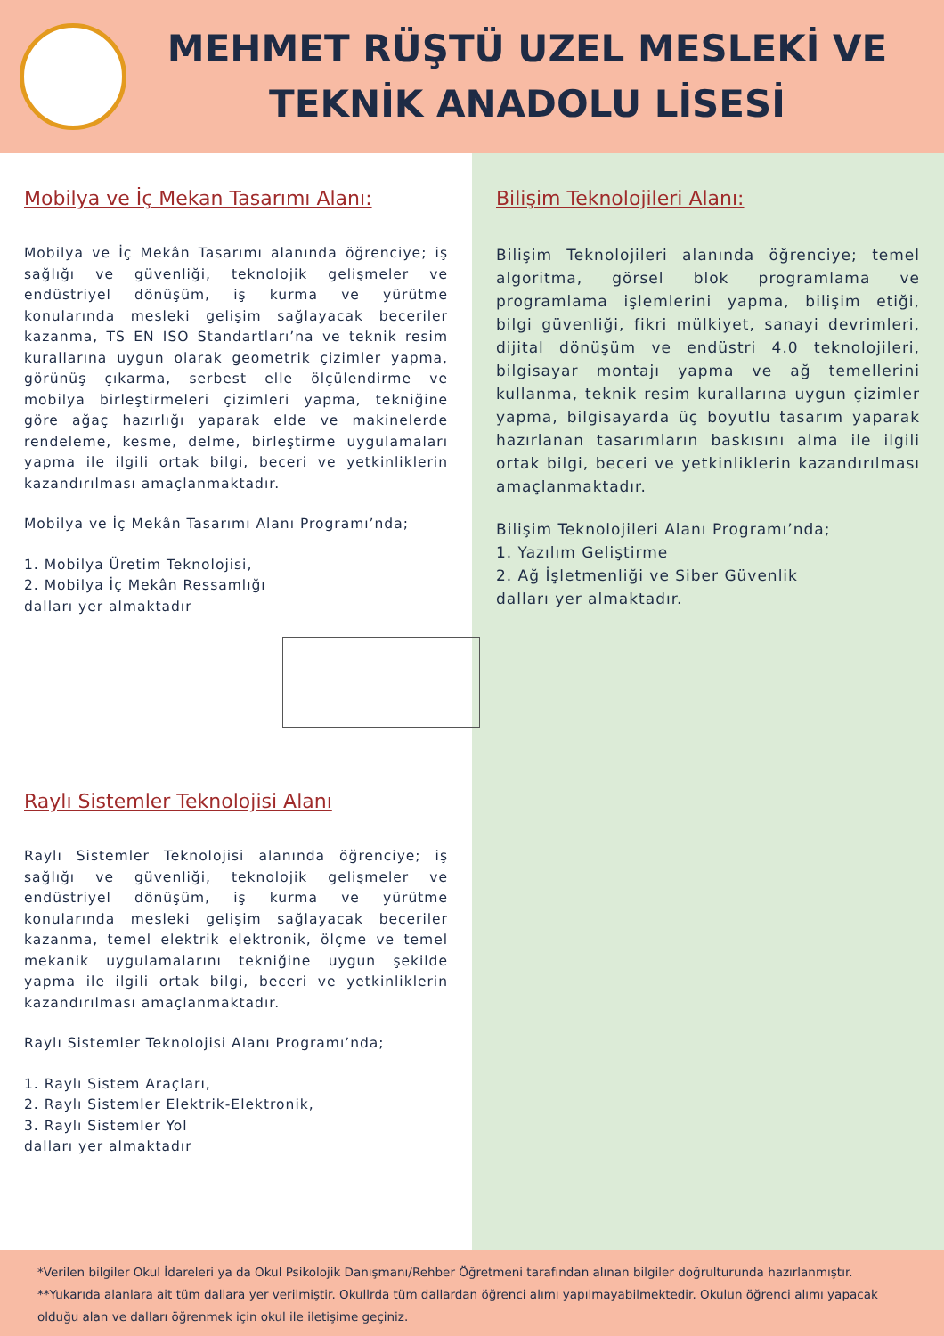MEHMET RÜŞTÜ UZEL MESLEKİ VE TEKNİK ANADOLU LİSESİ
Mobilya ve İç Mekan Tasarımı Alanı:
Mobilya ve İç Mekân Tasarımı alanında öğrenciye; iş sağlığı ve güvenliği, teknolojik gelişmeler ve endüstriyel dönüşüm, iş kurma ve yürütme konularında mesleki gelişim sağlayacak beceriler kazanma, TS EN ISO Standartları’na ve teknik resim kurallarına uygun olarak geometrik çizimler yapma, görünüş çıkarma, serbest elle ölçülendirme ve mobilya birleştirmeleri çizimleri yapma, tekniğine göre ağaç hazırlığı yaparak elde ve makinelerde rendeleme, kesme, delme, birleştirme uygulamaları yapma ile ilgili ortak bilgi, beceri ve yetkinliklerin kazandırılması amaçlanmaktadır.
Mobilya ve İç Mekân Tasarımı Alanı Programı’nda;
1. Mobilya Üretim Teknolojisi,
2. Mobilya İç Mekân Ressamlığı
dalları yer almaktadır
Raylı Sistemler Teknolojisi Alanı
Raylı Sistemler Teknolojisi alanında öğrenciye; iş sağlığı ve güvenliği, teknolojik gelişmeler ve endüstriyel dönüşüm, iş kurma ve yürütme konularında mesleki gelişim sağlayacak beceriler kazanma, temel elektrik elektronik, ölçme ve temel mekanik uygulamalarını tekniğine uygun şekilde yapma ile ilgili ortak bilgi, beceri ve yetkinliklerin kazandırılması amaçlanmaktadır.
Raylı Sistemler Teknolojisi Alanı Programı’nda;
1. Raylı Sistem Araçları,
2. Raylı Sistemler Elektrik-Elektronik,
3. Raylı Sistemler Yol
dalları yer almaktadır
Bilişim Teknolojileri Alanı:
Bilişim Teknolojileri alanında öğrenciye; temel algoritma, görsel blok programlama ve programlama işlemlerini yapma, bilişim etiği, bilgi güvenliği, fikri mülkiyet, sanayi devrimleri, dijital dönüşüm ve endüstri 4.0 teknolojileri, bilgisayar montajı yapma ve ağ temellerini kullanma, teknik resim kurallarına uygun çizimler yapma, bilgisayarda üç boyutlu tasarım yaparak hazırlanan tasarımların baskısını alma ile ilgili ortak bilgi, beceri ve yetkinliklerin kazandırılması amaçlanmaktadır.
Bilişim Teknolojileri Alanı Programı’nda;
1. Yazılım Geliştirme
2. Ağ İşletmenliği ve Siber Güvenlik
dalları yer almaktadır.
*Verilen bilgiler Okul İdareleri ya da Okul Psikolojik Danışmanı/Rehber Öğretmeni tarafından alınan bilgiler doğrulturunda hazırlanmıştır.
**Yukarıda alanlara ait tüm dallara yer verilmiştir. Okullrda tüm dallardan öğrenci alımı yapılmayabilmektedir. Okulun öğrenci alımı yapacak olduğu alan ve dalları öğrenmek için okul ile iletişime geçiniz.